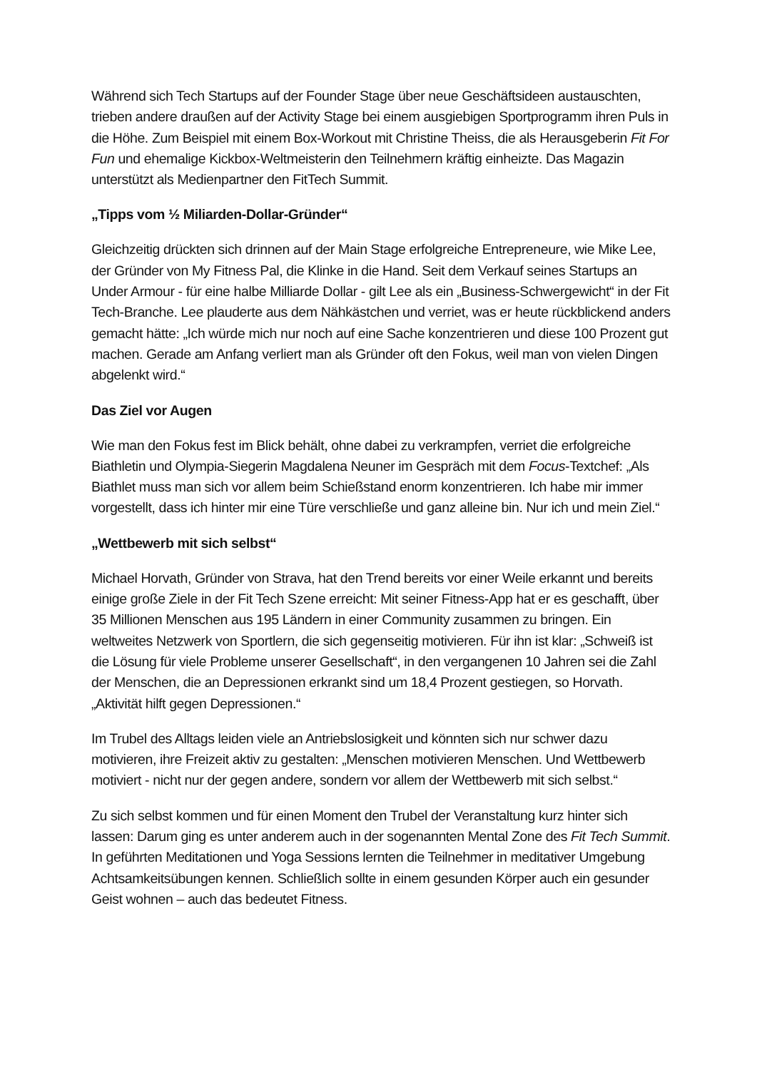Während sich Tech Startups auf der Founder Stage über neue Geschäftsideen austauschten, trieben andere draußen auf der Activity Stage bei einem ausgiebigen Sportprogramm ihren Puls in die Höhe. Zum Beispiel mit einem Box-Workout mit Christine Theiss, die als Herausgeberin Fit For Fun und ehemalige Kickbox-Weltmeisterin den Teilnehmern kräftig einheizte. Das Magazin unterstützt als Medienpartner den FitTech Summit.
„Tipps vom ½ Miliarden-Dollar-Gründer“
Gleichzeitig drückten sich drinnen auf der Main Stage erfolgreiche Entrepreneure, wie Mike Lee, der Gründer von My Fitness Pal, die Klinke in die Hand. Seit dem Verkauf seines Startups an Under Armour - für eine halbe Milliarde Dollar - gilt Lee als ein „Business-Schwergewicht“ in der Fit Tech-Branche. Lee plauderte aus dem Nähkästchen und verriet, was er heute rückblickend anders gemacht hätte: „Ich würde mich nur noch auf eine Sache konzentrieren und diese 100 Prozent gut machen. Gerade am Anfang verliert man als Gründer oft den Fokus, weil man von vielen Dingen abgelenkt wird.“
Das Ziel vor Augen
Wie man den Fokus fest im Blick behält, ohne dabei zu verkrampfen, verriet die erfolgreiche Biathletin und Olympia-Siegerin Magdalena Neuner im Gespräch mit dem Focus-Textchef: „Als Biathlet muss man sich vor allem beim Schießstand enorm konzentrieren. Ich habe mir immer vorgestellt, dass ich hinter mir eine Türe verschließe und ganz alleine bin. Nur ich und mein Ziel.“
„Wettbewerb mit sich selbst“
Michael Horvath, Gründer von Strava, hat den Trend bereits vor einer Weile erkannt und bereits einige große Ziele in der Fit Tech Szene erreicht: Mit seiner Fitness-App hat er es geschafft, über 35 Millionen Menschen aus 195 Ländern in einer Community zusammen zu bringen. Ein weltweites Netzwerk von Sportlern, die sich gegenseitig motivieren. Für ihn ist klar: „Schweiß ist die Lösung für viele Probleme unserer Gesellschaft“, in den vergangenen 10 Jahren sei die Zahl der Menschen, die an Depressionen erkrankt sind um 18,4 Prozent gestiegen, so Horvath. „Aktivität hilft gegen Depressionen.“
Im Trubel des Alltags leiden viele an Antriebslosigkeit und könnten sich nur schwer dazu motivieren, ihre Freizeit aktiv zu gestalten: „Menschen motivieren Menschen. Und Wettbewerb motiviert - nicht nur der gegen andere, sondern vor allem der Wettbewerb mit sich selbst.“
Zu sich selbst kommen und für einen Moment den Trubel der Veranstaltung kurz hinter sich lassen: Darum ging es unter anderem auch in der sogenannten Mental Zone des Fit Tech Summit. In geführten Meditationen und Yoga Sessions lernten die Teilnehmer in meditativer Umgebung Achtsamkeitsübungen kennen. Schließlich sollte in einem gesunden Körper auch ein gesunder Geist wohnen – auch das bedeutet Fitness.